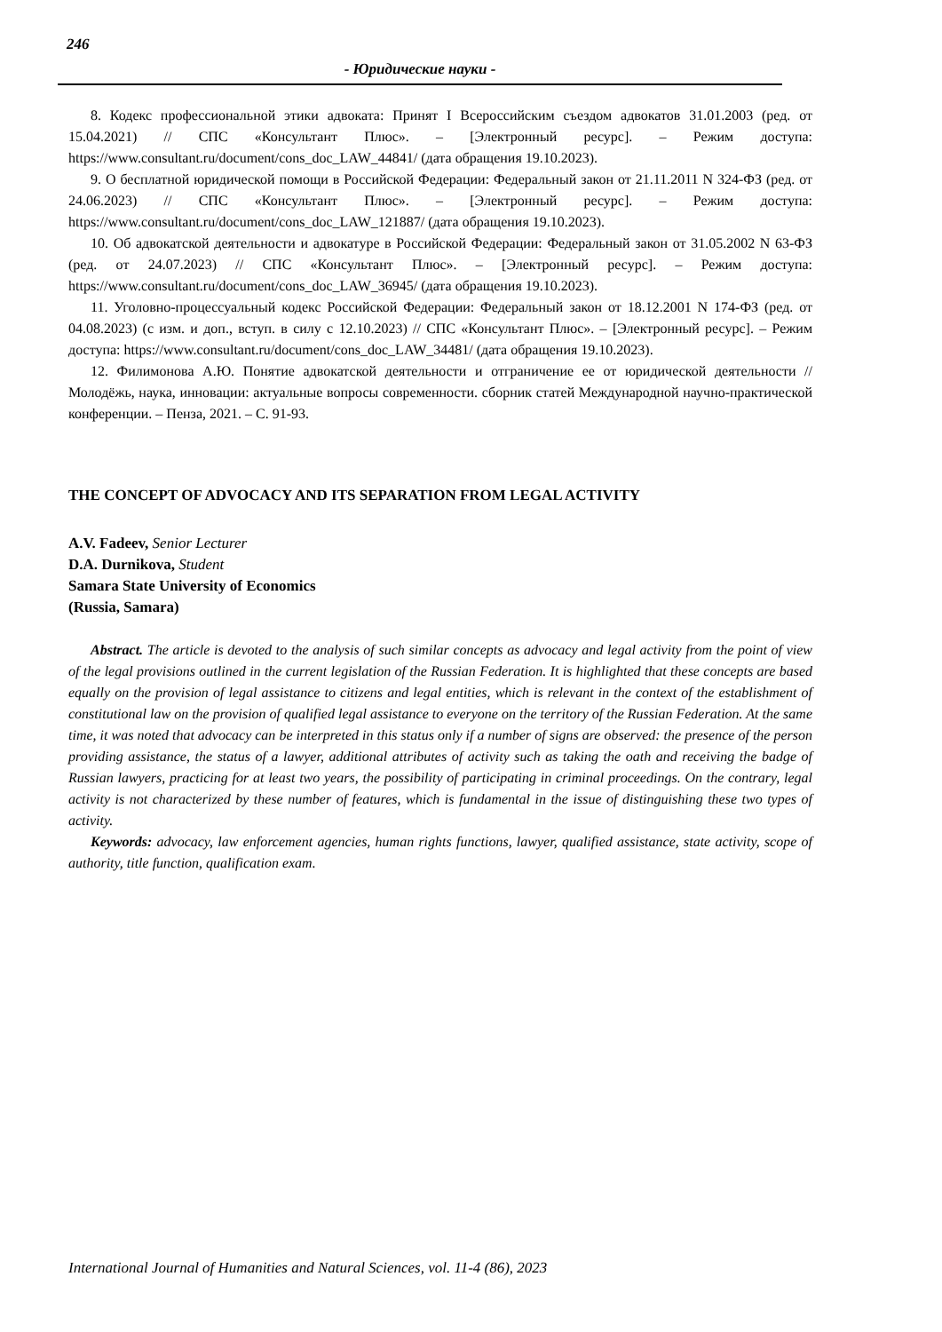246
- Юридические науки -
8. Кодекс профессиональной этики адвоката: Принят I Всероссийским съездом адвокатов 31.01.2003 (ред. от 15.04.2021) // СПС «Консультант Плюс». – [Электронный ресурс]. – Режим доступа: https://www.consultant.ru/document/cons_doc_LAW_44841/ (дата обращения 19.10.2023).
9. О бесплатной юридической помощи в Российской Федерации: Федеральный закон от 21.11.2011 N 324-ФЗ (ред. от 24.06.2023) // СПС «Консультант Плюс». – [Электронный ресурс]. – Режим доступа: https://www.consultant.ru/document/cons_doc_LAW_121887/ (дата обращения 19.10.2023).
10. Об адвокатской деятельности и адвокатуре в Российской Федерации: Федеральный закон от 31.05.2002 N 63-ФЗ (ред. от 24.07.2023) // СПС «Консультант Плюс». – [Электронный ресурс]. – Режим доступа: https://www.consultant.ru/document/cons_doc_LAW_36945/ (дата обращения 19.10.2023).
11. Уголовно-процессуальный кодекс Российской Федерации: Федеральный закон от 18.12.2001 N 174-ФЗ (ред. от 04.08.2023) (с изм. и доп., вступ. в силу с 12.10.2023) // СПС «Консультант Плюс». – [Электронный ресурс]. – Режим доступа: https://www.consultant.ru/document/cons_doc_LAW_34481/ (дата обращения 19.10.2023).
12. Филимонова А.Ю. Понятие адвокатской деятельности и отграничение ее от юридической деятельности // Молодёжь, наука, инновации: актуальные вопросы современности. сборник статей Международной научно-практической конференции. – Пенза, 2021. – С. 91-93.
THE CONCEPT OF ADVOCACY AND ITS SEPARATION FROM LEGAL ACTIVITY
A.V. Fadeev, Senior Lecturer
D.A. Durnikova, Student
Samara State University of Economics
(Russia, Samara)
Abstract. The article is devoted to the analysis of such similar concepts as advocacy and legal activity from the point of view of the legal provisions outlined in the current legislation of the Russian Federation. It is highlighted that these concepts are based equally on the provision of legal assistance to citizens and legal entities, which is relevant in the context of the establishment of constitutional law on the provision of qualified legal assistance to everyone on the territory of the Russian Federation. At the same time, it was noted that advocacy can be interpreted in this status only if a number of signs are observed: the presence of the person providing assistance, the status of a lawyer, additional attributes of activity such as taking the oath and receiving the badge of Russian lawyers, practicing for at least two years, the possibility of participating in criminal proceedings. On the contrary, legal activity is not characterized by these number of features, which is fundamental in the issue of distinguishing these two types of activity.
Keywords: advocacy, law enforcement agencies, human rights functions, lawyer, qualified assistance, state activity, scope of authority, title function, qualification exam.
International Journal of Humanities and Natural Sciences, vol. 11-4 (86), 2023